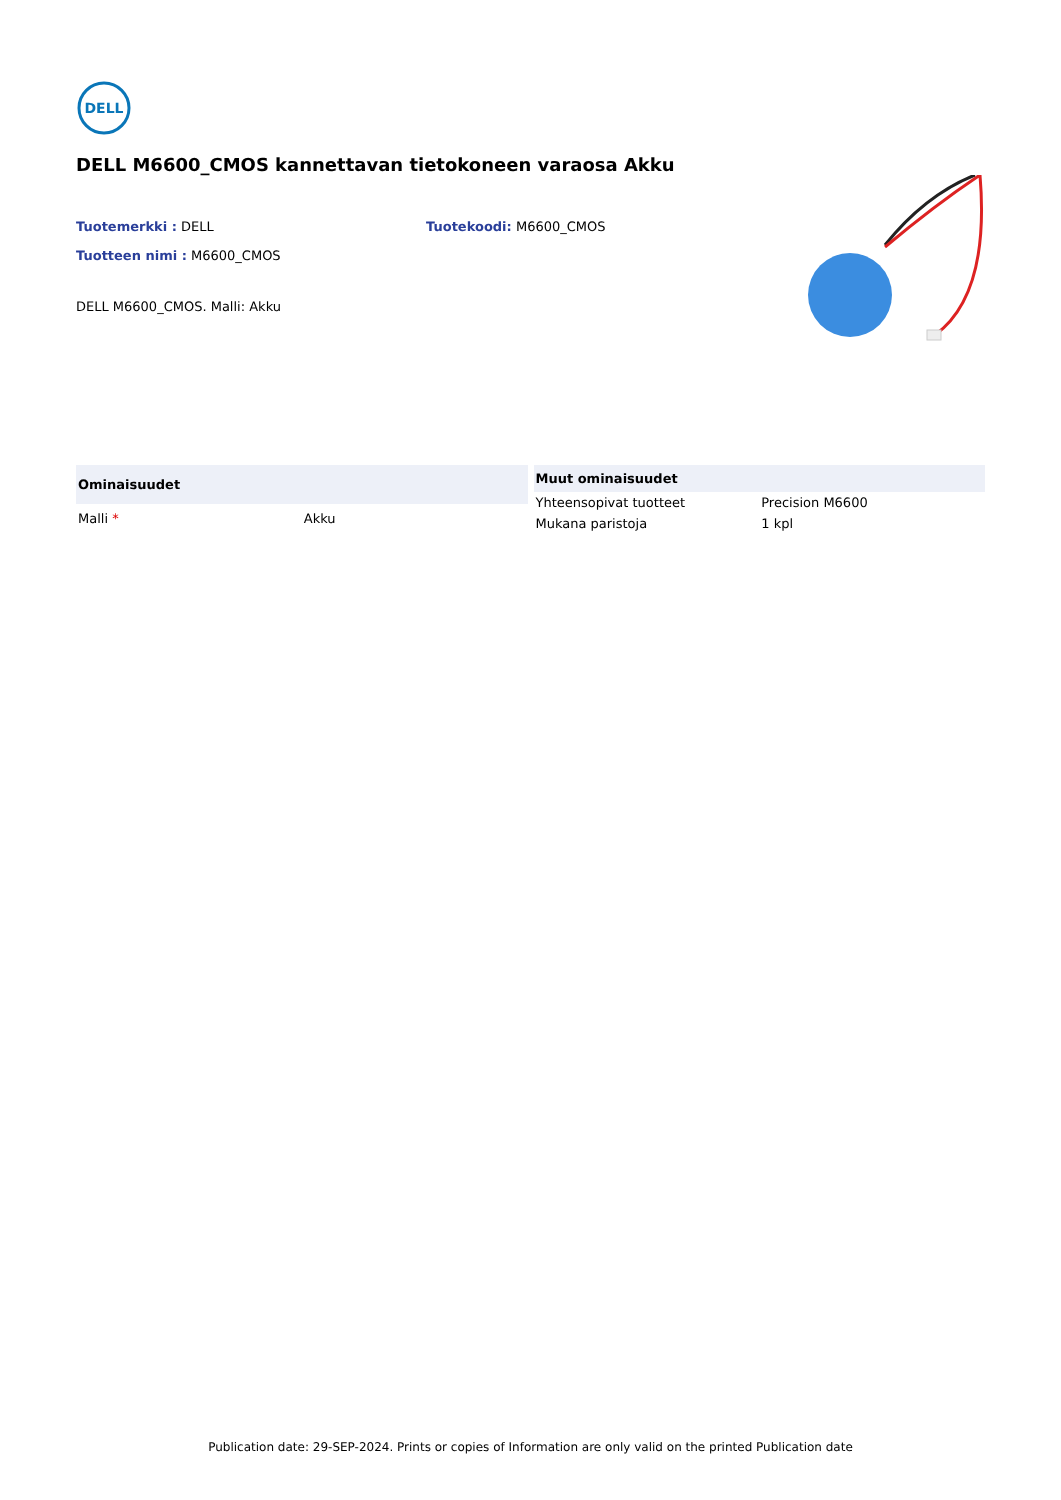DELL
DELL M6600_CMOS kannettavan tietokoneen varaosa Akku
Tuotemerkki : DELL Tuotekoodi: M6600_CMOS
Tuotteen nimi : M6600_CMOS
DELL M6600_CMOS. Malli: Akku
| Ominaisuudet | |
| --- | --- |
| Malli * | Akku |
| Muut ominaisuudet | |
| --- | --- |
| Yhteensopivat tuotteet | Precision M6600 |
| Mukana paristoja | 1 kpl |
Publication date: 29-SEP-2024. Prints or copies of Information are only valid on the printed Publication date